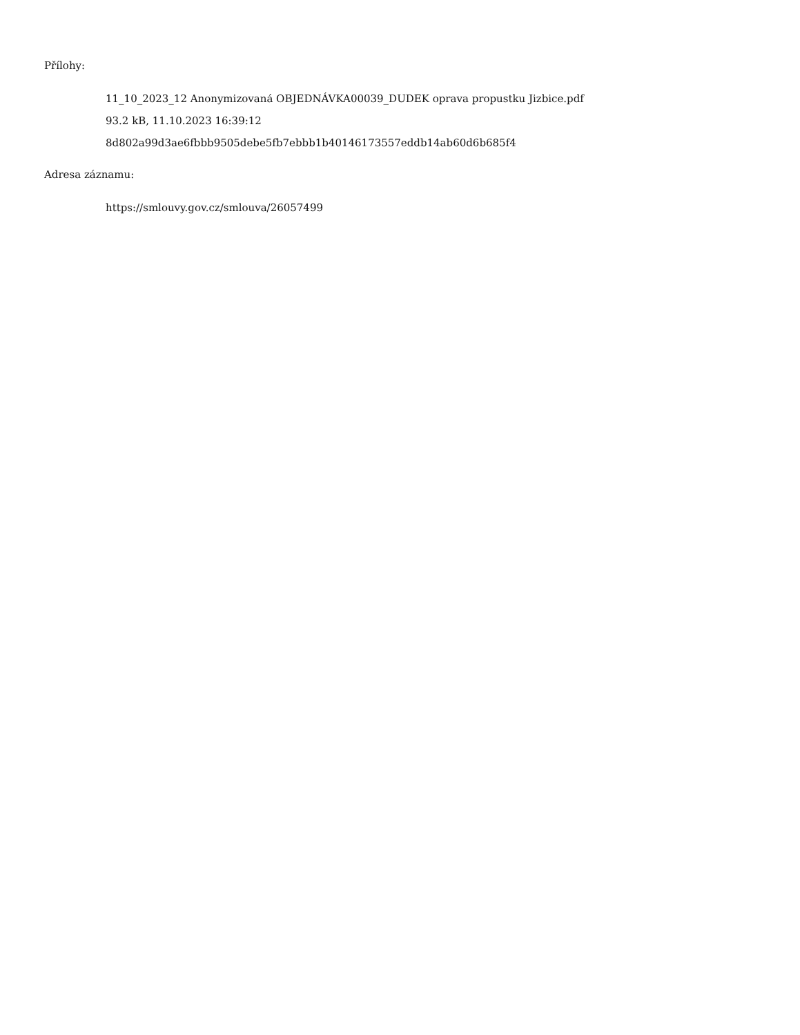Přílohy:
11_10_2023_12 Anonymizovaná OBJEDNÁVKA00039_DUDEK oprava propustku Jizbice.pdf
93.2 kB, 11.10.2023 16:39:12
8d802a99d3ae6fbbb9505debe5fb7ebbb1b40146173557eddb14ab60d6b685f4
Adresa záznamu:
https://smlouvy.gov.cz/smlouva/26057499